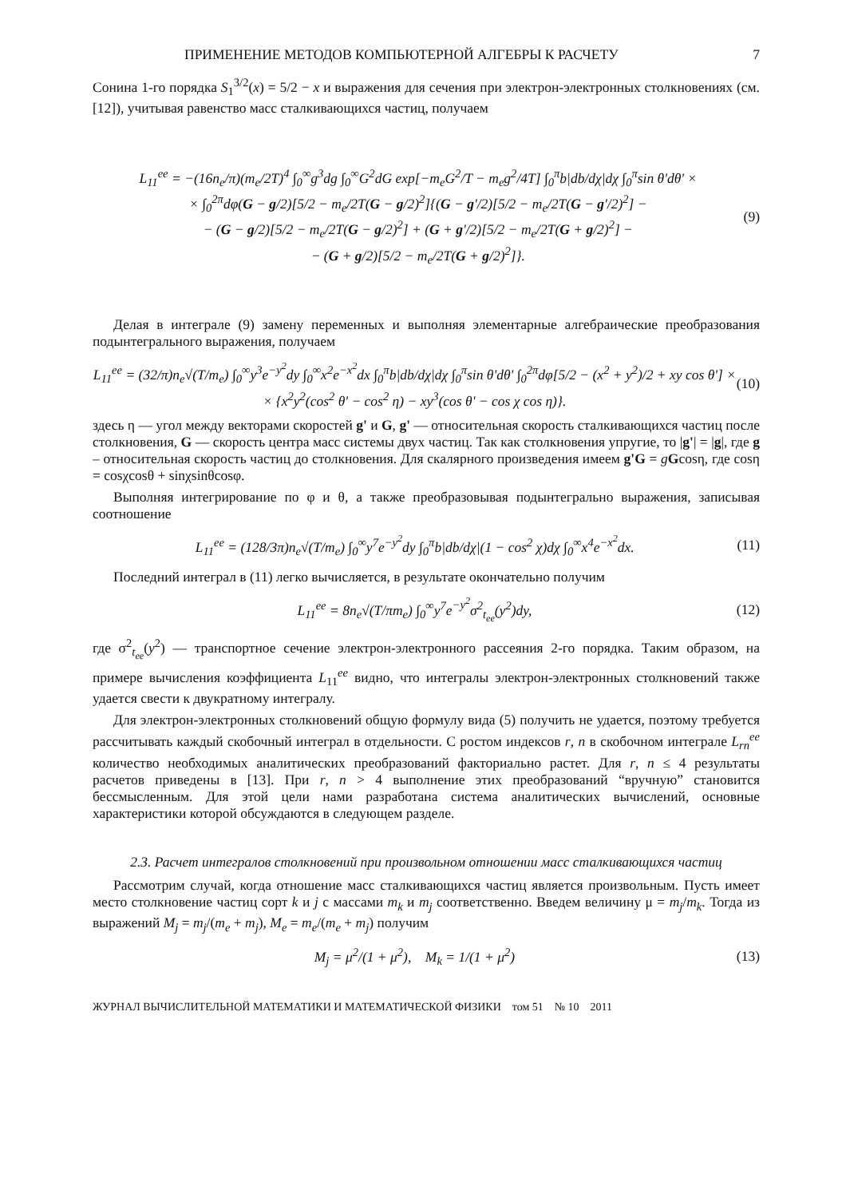ПРИМЕНЕНИЕ МЕТОДОВ КОМПЬЮТЕРНОЙ АЛГЕБРЫ К РАСЧЕТУ 7
Сонина 1-го порядка S<sub>1</sub><sup>3/2</sup>(x) = 5/2 − x и выражения для сечения при электрон-электронных столкновениях (см. [12]), учитывая равенство масс сталкивающихся частиц, получаем
L<sub>11</sub><sup>ee</sup> = −(16n<sub>e</sub>/π)(m<sub>e</sub>/2T)<sup>4</sup> ∫<sub>0</sub><sup>∞</sup>g<sup>3</sup>dg ∫<sub>0</sub><sup>∞</sup>G<sup>2</sup>dG exp[−m<sub>e</sub>G<sup>2</sup>/T − m<sub>e</sub>g<sup>2</sup>/4T] ∫<sub>0</sub><sup>π</sup>b|db/dχ|dχ ∫<sub>0</sub><sup>π</sup>sin θ'dθ' ×
× ∫<sub>0</sub><sup>2π</sup>dφ(G − g/2)[5/2 − m<sub>e</sub>/2T(G − g/2)<sup>2</sup>]{(G − g'/2)[5/2 − m<sub>e</sub>/2T(G − g'/2)<sup>2</sup>] −
− (G − g/2)[5/2 − m<sub>e</sub>/2T(G − g/2)<sup>2</sup>] + (G + g'/2)[5/2 − m<sub>e</sub>/2T(G + g/2)<sup>2</sup>] −
− (G + g/2)[5/2 − m<sub>e</sub>/2T(G + g/2)<sup>2</sup>]}.
(9)
Делая в интеграле (9) замену переменных и выполняя элементарные алгебраические преобразования подынтегрального выражения, получаем
L<sub>11</sub><sup>ee</sup> = (32/π)n<sub>e</sub>√(T/m<sub>e</sub>) ∫<sub>0</sub><sup>∞</sup>y<sup>3</sup>e<sup>−y<sup>2</sup></sup>dy ∫<sub>0</sub><sup>∞</sup>x<sup>2</sup>e<sup>−x<sup>2</sup></sup>dx ∫<sub>0</sub><sup>π</sup>b|db/dχ|dχ ∫<sub>0</sub><sup>π</sup>sin θ'dθ' ∫<sub>0</sub><sup>2π</sup>dφ[5/2 − (x<sup>2</sup> + y<sup>2</sup>)/2 + xy cos θ'] ×
× {x<sup>2</sup>y<sup>2</sup>(cos<sup>2</sup> θ' − cos<sup>2</sup> η) − xy<sup>3</sup>(cos θ' − cos χ cos η)}.
(10)
здесь η — угол между векторами скоростей g' и G, g' — относительная скорость сталкивающихся частиц после столкновения, G — скорость центра масс системы двух частиц. Так как столкновения упругие, то |g'| = |g|, где g – относительная скорость частиц до столкновения. Для скалярного произведения имеем g'G = gGcosη, где cosη = cosχcosθ + sinχsinθcosφ.
Выполняя интегрирование по φ и θ, а также преобразовывая подынтегрально выражения, записывая соотношение
L<sub>11</sub><sup>ee</sup> = (128/3π)n<sub>e</sub>√(T/m<sub>e</sub>) ∫<sub>0</sub><sup>∞</sup>y<sup>7</sup>e<sup>−y<sup>2</sup></sup>dy ∫<sub>0</sub><sup>π</sup>b|db/dχ|(1 − cos<sup>2</sup> χ)dχ ∫<sub>0</sub><sup>∞</sup>x<sup>4</sup>e<sup>−x<sup>2</sup></sup>dx.
(11)
Последний интеграл в (11) легко вычисляется, в результате окончательно получим
L<sub>11</sub><sup>ee</sup> = 8n<sub>e</sub>√(T/πm<sub>e</sub>) ∫<sub>0</sub><sup>∞</sup>y<sup>7</sup>e<sup>−y<sup>2</sup></sup>σ<sup>2</sup><sub>t<sub>ee</sub></sub>(y<sup>2</sup>)dy,
(12)
где σ<sup>2</sup><sub>t<sub>ee</sub></sub>(y<sup>2</sup>) — транспортное сечение электрон-электронного рассеяния 2-го порядка. Таким образом, на примере вычисления коэффициента L<sub>11</sub><sup>ee</sup> видно, что интегралы электрон-электронных столкновений также удается свести к двукратному интегралу.
Для электрон-электронных столкновений общую формулу вида (5) получить не удается, поэтому требуется рассчитывать каждый скобочный интеграл в отдельности. С ростом индексов r, n в скобочном интеграле L<sub>rn</sub><sup>ee</sup> количество необходимых аналитических преобразований факториально растет. Для r, n ≤ 4 результаты расчетов приведены в [13]. При r, n > 4 выполнение этих преобразований “вручную” становится бессмысленным. Для этой цели нами разработана система аналитических вычислений, основные характеристики которой обсуждаются в следующем разделе.
2.3. Расчет интегралов столкновений при произвольном отношении масс сталкивающихся частиц
Рассмотрим случай, когда отношение масс сталкивающихся частиц является произвольным. Пусть имеет место столкновение частиц сорт k и j с массами m<sub>k</sub> и m<sub>j</sub> соответственно. Введем величину μ = m<sub>j</sub>/m<sub>k</sub>. Тогда из выражений M<sub>j</sub> = m<sub>j</sub>/(m<sub>e</sub> + m<sub>j</sub>), M<sub>e</sub> = m<sub>e</sub>/(m<sub>e</sub> + m<sub>j</sub>) получим
M<sub>j</sub> = μ<sup>2</sup>/(1 + μ<sup>2</sup>), M<sub>k</sub> = 1/(1 + μ<sup>2</sup>)
(13)
ЖУРНАЛ ВЫЧИСЛИТЕЛЬНОЙ МАТЕМАТИКИ И МАТЕМАТИЧЕСКОЙ ФИЗИКИ том 51 № 10 2011